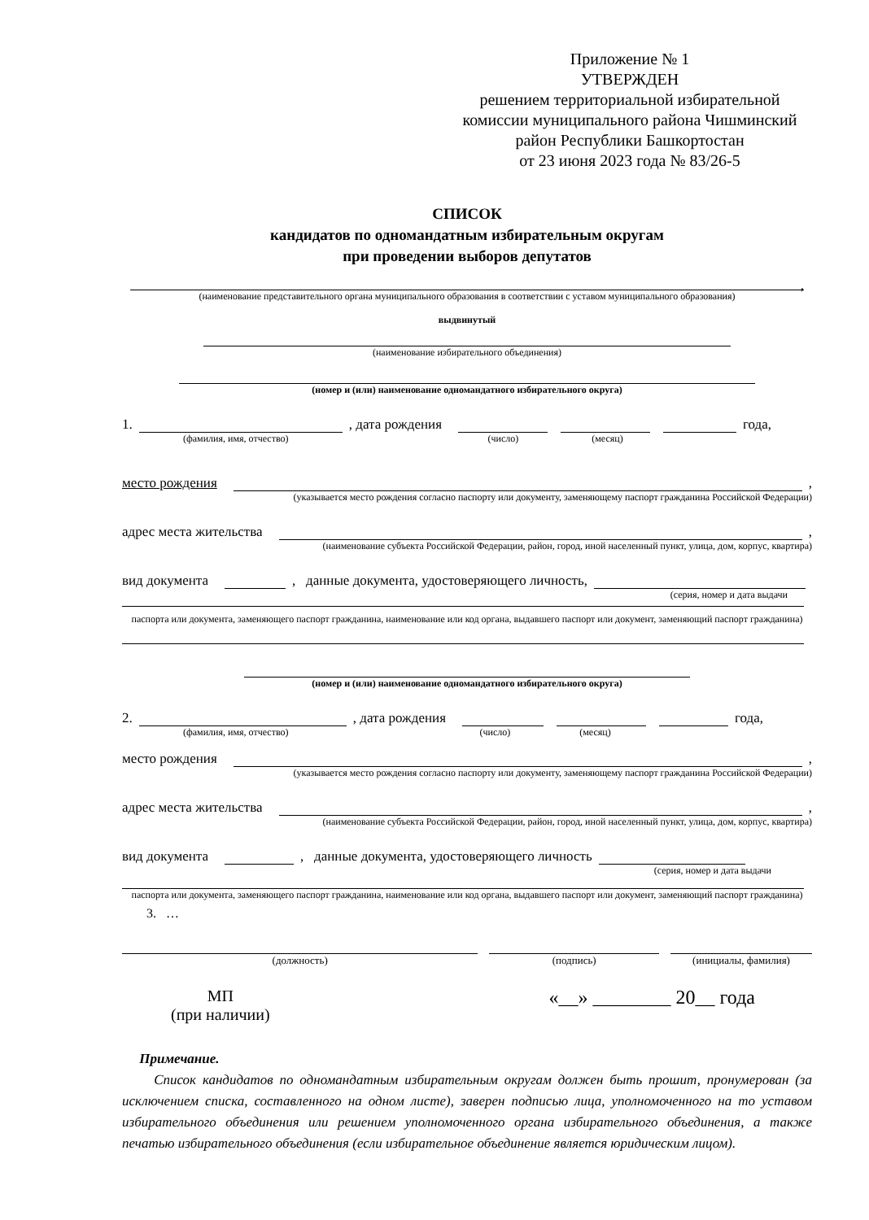Приложение № 1
УТВЕРЖДЕН
решением территориальной избирательной комиссии муниципального района Чишминский район Республики Башкортостан
от 23 июня 2023 года № 83/26-5
СПИСОК
кандидатов по одномандатным избирательным округам
при проведении выборов депутатов
,
(наименование представительного органа муниципального образования в соответствии с уставом муниципального образования)
выдвинутый
(наименование избирательного объединения)
(номер и (или) наименование одномандатного избирательного округа)
1. , дата рождения года,
(фамилия, имя, отчество) (число) (месяц)
место рождения ,
(указывается место рождения согласно паспорту или документу, заменяющему паспорт гражданина Российской Федерации)
адрес места жительства ,
(наименование субъекта Российской Федерации, район, город, иной населенный пункт, улица, дом, корпус, квартира)
вид документа , данные документа, удостоверяющего личность,
(серия, номер и дата выдачи
паспорта или документа, заменяющего паспорт гражданина, наименование или код органа, выдавшего паспорт или документ, заменяющий паспорт гражданина)
(номер и (или) наименование одномандатного избирательного округа)
2. , дата рождения года,
(фамилия, имя, отчество) (число) (месяц)
место рождения ,
(указывается место рождения согласно паспорту или документу, заменяющему паспорт гражданина Российской Федерации)
адрес места жительства ,
(наименование субъекта Российской Федерации, район, город, иной населенный пункт, улица, дом, корпус, квартира)
вид документа , данные документа, удостоверяющего личность
(серия, номер и дата выдачи
паспорта или документа, заменяющего паспорт гражданина, наименование или код органа, выдавшего паспорт или документ, заменяющий паспорт гражданина)
3. …
(должность) (подпись) (инициалы, фамилия)
МП
(при наличии)
«__» ________ 20__ года
Примечание.
Список кандидатов по одномандатным избирательным округам должен быть прошит, пронумерован (за исключением списка, составленного на одном листе), заверен подписью лица, уполномоченного на то уставом избирательного объединения или решением уполномоченного органа избирательного объединения, а также печатью избирательного объединения (если избирательное объединение является юридическим лицом).